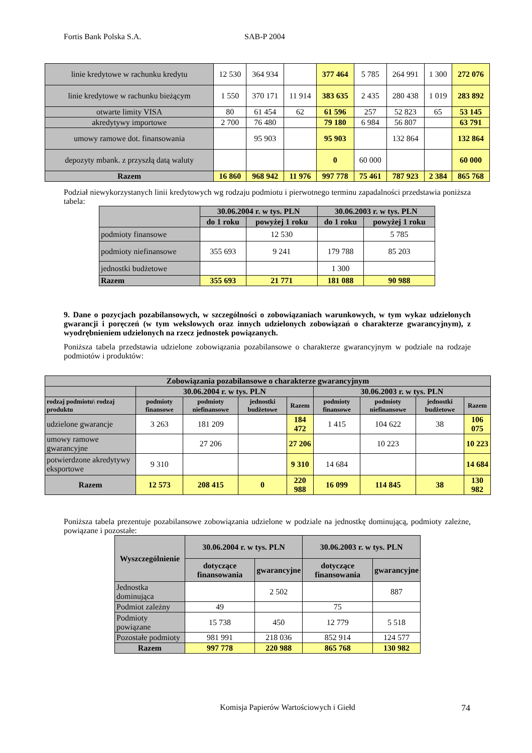Fortis Bank Polska S.A. SAB-P 2004
| linie kredytowe w rachunku kredytu | 12 530 | 364 934 | | 377 464 | 5 785 | 264 991 | 1 300 | 272 076 |
| linie kredytowe w rachunku bieżącym | 1 550 | 370 171 | 11 914 | 383 635 | 2 435 | 280 438 | 1 019 | 283 892 |
| otwarte limity VISA | 80 | 61 454 | 62 | 61 596 | 257 | 52 823 | 65 | 53 145 |
| akredytywy importowe | 2 700 | 76 480 | | 79 180 | 6 984 | 56 807 | | 63 791 |
| umowy ramowe dot. finansowania | | 95 903 | | 95 903 | | 132 864 | | 132 864 |
| depozyty mbank. z przyszłą datą waluty | | | | 0 | 60 000 | | | 60 000 |
| Razem | 16 860 | 968 942 | 11 976 | 997 778 | 75 461 | 787 923 | 2 384 | 865 768 |
Podział niewykorzystanych linii kredytowych wg rodzaju podmiotu i pierwotnego terminu zapadalności przedstawia poniższa tabela:
| | 30.06.2004 r. w tys. PLN | | 30.06.2003 r. w tys. PLN | |
| --- | --- | --- | --- | --- |
| | do 1 roku | powyżej 1 roku | do 1 roku | powyżej 1 roku |
| podmioty finansowe | | 12 530 | | 5 785 |
| podmioty niefinansowe | 355 693 | 9 241 | 179 788 | 85 203 |
| jednostki budżetowe | | | 1 300 | |
| Razem | 355 693 | 21 771 | 181 088 | 90 988 |
9. Dane o pozycjach pozabilansowych, w szczególności o zobowiązaniach warunkowych, w tym wykaz udzielonych gwarancji i poręczeń (w tym wekslowych oraz innych udzielonych zobowiązań o charakterze gwarancyjnym), z wyodrębnieniem udzielonych na rzecz jednostek powiązanych.
Poniższa tabela przedstawia udzielone zobowiązania pozabilansowe o charakterze gwarancyjnym w podziale na rodzaje podmiotów i produktów:
| Zobowiązania pozabilansowe o charakterze gwarancyjnym | | | | | | | | |
| --- | --- | --- | --- | --- | --- | --- | --- | --- |
| | 30.06.2004 r. w tys. PLN | | | | 30.06.2003 r. w tys. PLN | | | |
| rodzaj podmiotu\ rodzaj produktu | podmioty finansowe | podmioty niefinansowe | jednostki budżetowe | Razem | podmioty finansowe | podmioty niefinansowe | jednostki budżetowe | Razem |
| udzielone gwarancje | 3 263 | 181 209 | | 184 472 | 1 415 | 104 622 | 38 | 106 075 |
| umowy ramowe gwarancyjne | | 27 206 | | 27 206 | | 10 223 | | 10 223 |
| potwierdzone akredytywy eksportowe | 9 310 | | | 9 310 | 14 684 | | | 14 684 |
| Razem | 12 573 | 208 415 | 0 | 220 988 | 16 099 | 114 845 | 38 | 130 982 |
Poniższa tabela prezentuje pozabilansowe zobowiązania udzielone w podziale na jednostkę dominującą, podmioty zależne, powiązane i pozostałe:
| Wyszczególnienie | 30.06.2004 r. w tys. PLN | | 30.06.2003 r. w tys. PLN | |
| --- | --- | --- | --- | --- |
| | dotyczące finansowania | gwarancyjne | dotyczące finansowania | gwarancyjne |
| Jednostka dominująca | | 2 502 | | 887 |
| Podmiot zależny | 49 | | 75 | |
| Podmioty powiązane | 15 738 | 450 | 12 779 | 5 518 |
| Pozostałe podmioty | 981 991 | 218 036 | 852 914 | 124 577 |
| Razem | 997 778 | 220 988 | 865 768 | 130 982 |
Komisja Papierów Wartościowych i Giełd 74